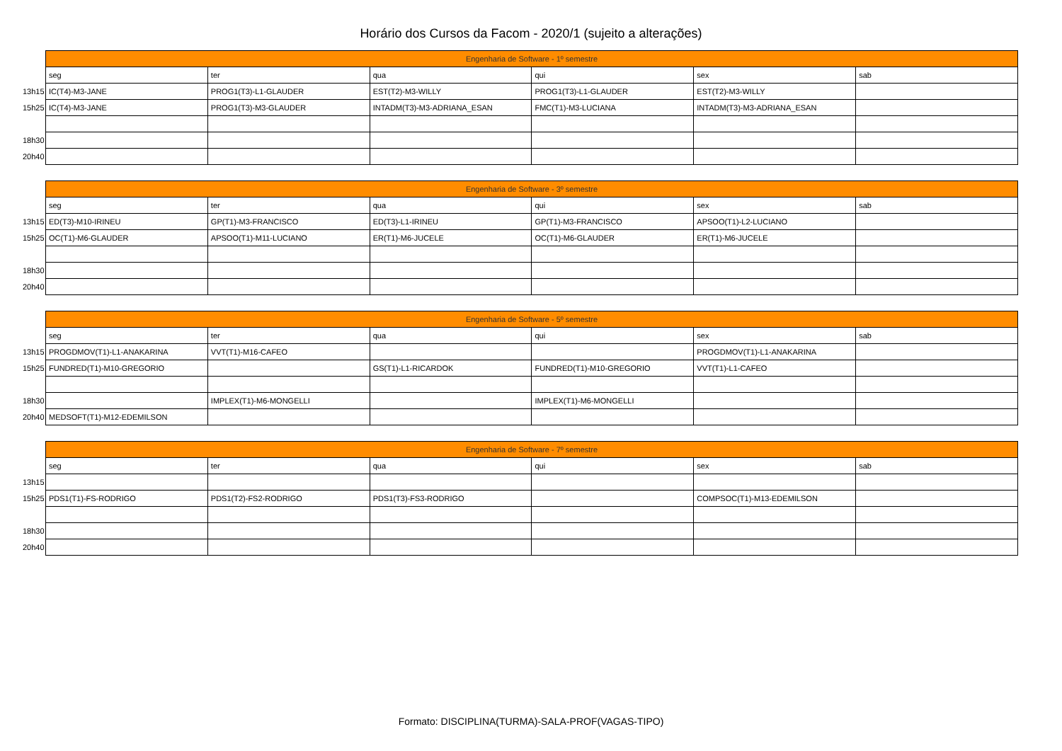Horário dos Cursos da Facom - 2020/1 (sujeito a alterações)
| | Engenharia de Software - 1º semestre | | | | | |
| | seg | ter | qua | qui | sex | sab |
| 13h15 | IC(T4)-M3-JANE | PROG1(T3)-L1-GLAUDER | EST(T2)-M3-WILLY | PROG1(T3)-L1-GLAUDER | EST(T2)-M3-WILLY | |
| 15h25 | IC(T4)-M3-JANE | PROG1(T3)-M3-GLAUDER | INTADM(T3)-M3-ADRIANA_ESAN | FMC(T1)-M3-LUCIANA | INTADM(T3)-M3-ADRIANA_ESAN | |
| 18h30 | | | | | | |
| 20h40 | | | | | | |
| | Engenharia de Software - 3º semestre | | | | | |
| | seg | ter | qua | qui | sex | sab |
| 13h15 | ED(T3)-M10-IRINEU | GP(T1)-M3-FRANCISCO | ED(T3)-L1-IRINEU | GP(T1)-M3-FRANCISCO | APSOO(T1)-L2-LUCIANO | |
| 15h25 | OC(T1)-M6-GLAUDER | APSOO(T1)-M11-LUCIANO | ER(T1)-M6-JUCELE | OC(T1)-M6-GLAUDER | ER(T1)-M6-JUCELE | |
| 18h30 | | | | | | |
| 20h40 | | | | | | |
| | Engenharia de Software - 5º semestre | | | | | |
| | seg | ter | qua | qui | sex | sab |
| 13h15 | PROGDMOV(T1)-L1-ANAKARINA | VVT(T1)-M16-CAFEO | | | PROGDMOV(T1)-L1-ANAKARINA | |
| 15h25 | FUNDRED(T1)-M10-GREGORIO | | GS(T1)-L1-RICARDOK | FUNDRED(T1)-M10-GREGORIO | VVT(T1)-L1-CAFEO | |
| 18h30 | | IMPLEX(T1)-M6-MONGELLI | | IMPLEX(T1)-M6-MONGELLI | | |
| 20h40 | MEDSOFT(T1)-M12-EDEMILSON | | | | | |
| | Engenharia de Software - 7º semestre | | | | | |
| | seg | ter | qua | qui | sex | sab |
| 13h15 | | | | | | |
| 15h25 | PDS1(T1)-FS-RODRIGO | PDS1(T2)-FS2-RODRIGO | PDS1(T3)-FS3-RODRIGO | | COMPSOC(T1)-M13-EDEMILSON | |
| 18h30 | | | | | | |
| 20h40 | | | | | | |
Formato: DISCIPLINA(TURMA)-SALA-PROF(VAGAS-TIPO)